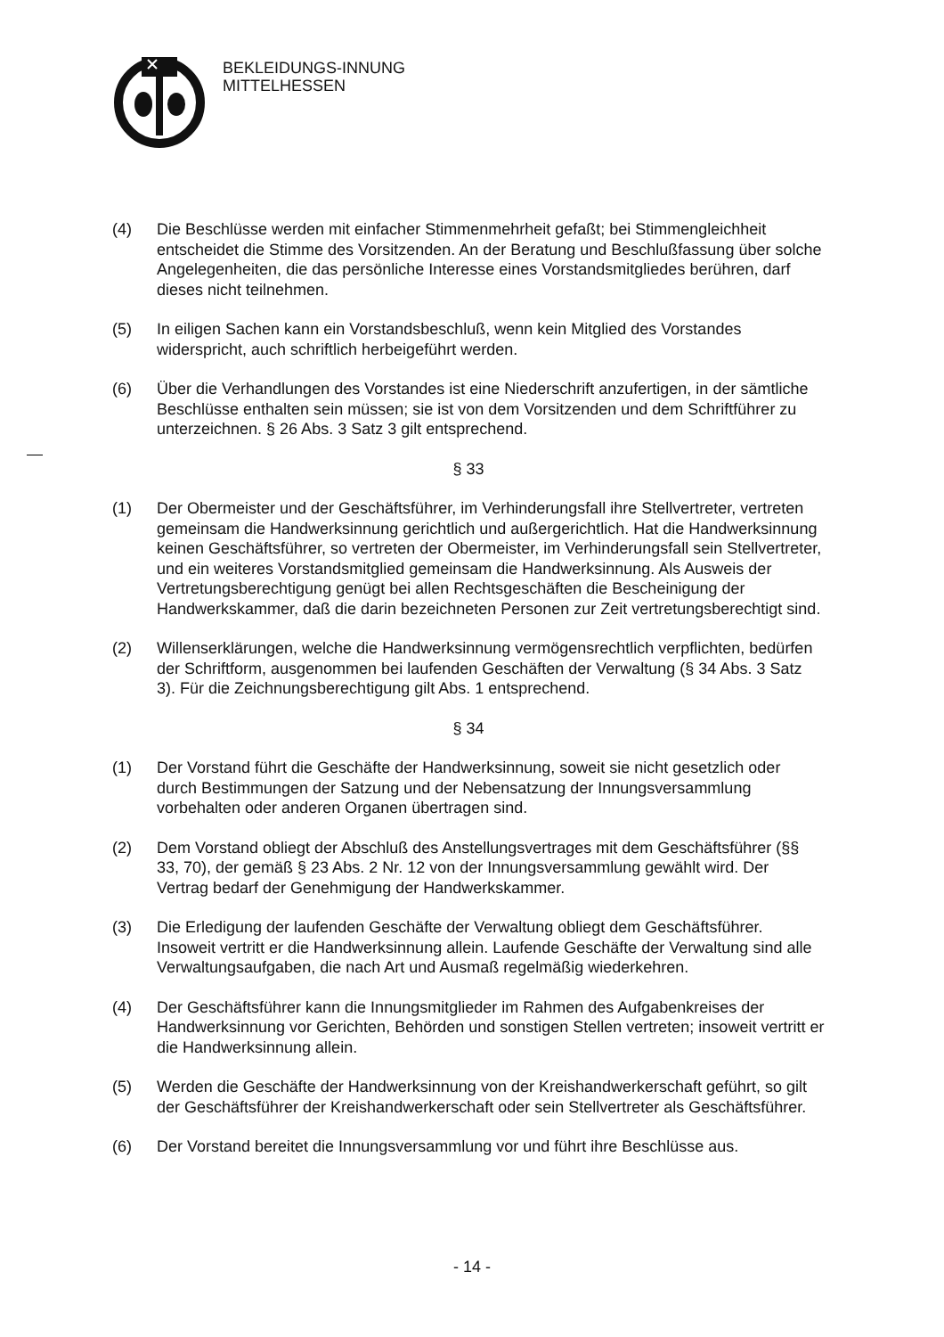BEKLEIDUNGS-INNUNG
MITTELHESSEN
(4) Die Beschlüsse werden mit einfacher Stimmenmehrheit gefaßt; bei Stimmengleichheit entscheidet die Stimme des Vorsitzenden. An der Beratung und Beschlußfassung über solche Angelegenheiten, die das persönliche Interesse eines Vorstandsmitgliedes berühren, darf dieses nicht teilnehmen.
(5) In eiligen Sachen kann ein Vorstandsbeschluß, wenn kein Mitglied des Vorstandes widerspricht, auch schriftlich herbeigeführt werden.
(6) Über die Verhandlungen des Vorstandes ist eine Niederschrift anzufertigen, in der sämtliche Beschlüsse enthalten sein müssen; sie ist von dem Vorsitzenden und dem Schriftführer zu unterzeichnen. § 26 Abs. 3 Satz 3 gilt entsprechend.
§ 33
(1) Der Obermeister und der Geschäftsführer, im Verhinderungsfall ihre Stellvertreter, vertreten gemeinsam die Handwerksinnung gerichtlich und außergerichtlich. Hat die Handwerksinnung keinen Geschäftsführer, so vertreten der Obermeister, im Verhinderungsfall sein Stellvertreter, und ein weiteres Vorstandsmitglied gemeinsam die Handwerksinnung. Als Ausweis der Vertretungsberechtigung genügt bei allen Rechtsgeschäften die Bescheinigung der Handwerkskammer, daß die darin bezeichneten Personen zur Zeit vertretungsberechtigt sind.
(2) Willenserklärungen, welche die Handwerksinnung vermögensrechtlich verpflichten, bedürfen der Schriftform, ausgenommen bei laufenden Geschäften der Verwaltung (§ 34 Abs. 3 Satz 3). Für die Zeichnungsberechtigung gilt Abs. 1 entsprechend.
§ 34
(1) Der Vorstand führt die Geschäfte der Handwerksinnung, soweit sie nicht gesetzlich oder durch Bestimmungen der Satzung und der Nebensatzung der Innungsversammlung vorbehalten oder anderen Organen übertragen sind.
(2) Dem Vorstand obliegt der Abschluß des Anstellungsvertrages mit dem Geschäftsführer (§§ 33, 70), der gemäß § 23 Abs. 2 Nr. 12 von der Innungsversammlung gewählt wird. Der Vertrag bedarf der Genehmigung der Handwerkskammer.
(3) Die Erledigung der laufenden Geschäfte der Verwaltung obliegt dem Geschäftsführer. Insoweit vertritt er die Handwerksinnung allein. Laufende Geschäfte der Verwaltung sind alle Verwaltungsaufgaben, die nach Art und Ausmaß regelmäßig wiederkehren.
(4) Der Geschäftsführer kann die Innungsmitglieder im Rahmen des Aufgabenkreises der Handwerksinnung vor Gerichten, Behörden und sonstigen Stellen vertreten; insoweit vertritt er die Handwerksinnung allein.
(5) Werden die Geschäfte der Handwerksinnung von der Kreishandwerkerschaft geführt, so gilt der Geschäftsführer der Kreishandwerkerschaft oder sein Stellvertreter als Geschäftsführer.
(6) Der Vorstand bereitet die Innungsversammlung vor und führt ihre Beschlüsse aus.
- 14 -